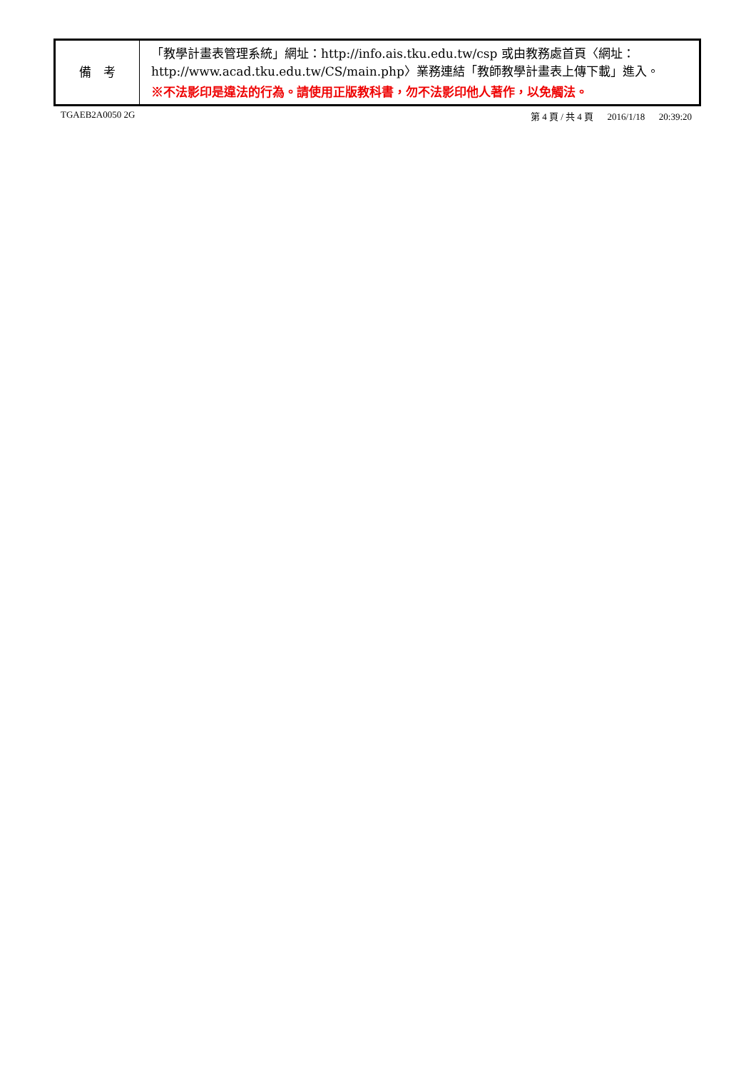| 備 考 | 「教學計畫表管理系統」網址： http://info.ais.tku.edu.tw/csp 或由教務處首頁〈網址： http://www.acad.tku.edu.tw/CS/main.php 〉業務連結「教師教學計畫表上傳下載」進入。 ※不法影印是違法的行為。請使用正版教科書，勿不法影印他人著作，以免觸法。 |
TGAEB2A0050 2G 第 4 頁 / 共 4 頁 2016/1/18 20:39:20